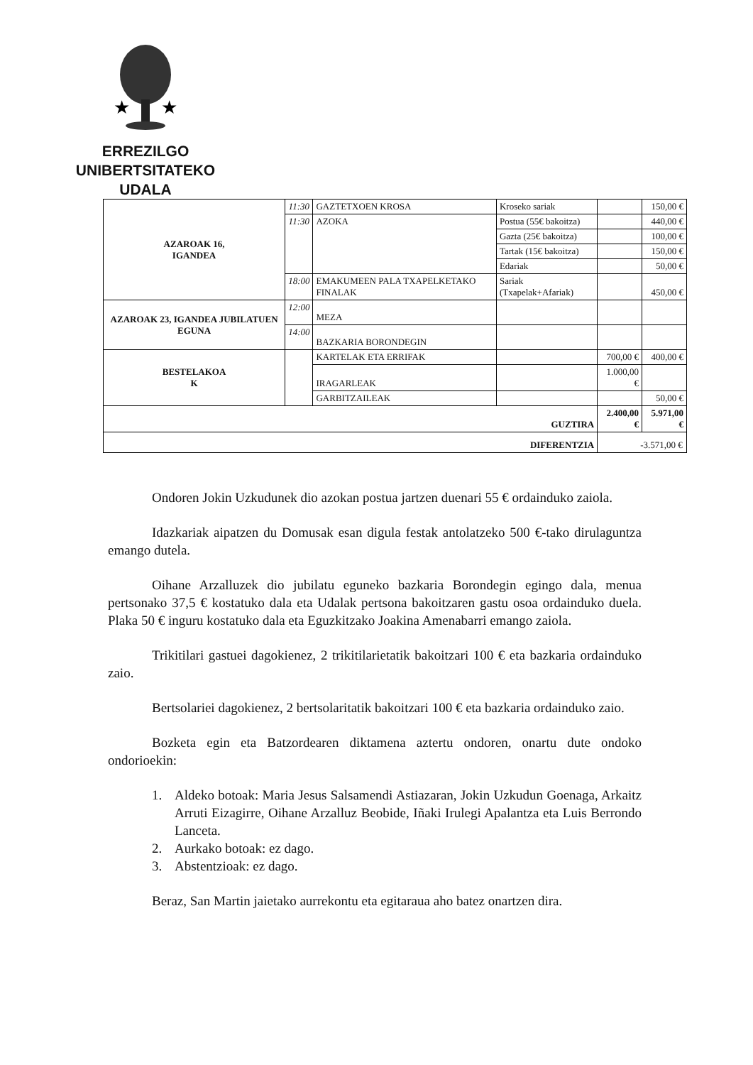★
★
ERREZILGO UNIBERTSITATEKO
UDALA
| AZAROAK 16, IGANDEA | 11:30 | GAZTETXOEN KROSA | Kroseko sariak | | 150,00 € |
| | 11:30 | AZOKA | Postua (55€ bakoitza) | | 440,00 € |
| | | | Gazta (25€ bakoitza) | | 100,00 € |
| | | | Tartak (15€ bakoitza) | | 150,00 € |
| | | | Edariak | | 50,00 € |
| | 18:00 | EMAKUMEEN PALA TXAPELKETAKO FINALAK | Sariak (Txapelak+Afariak) | | 450,00 € |
| AZAROAK 23, IGANDEA JUBILATUEN EGUNA | 12:00 | MEZA | | | |
| | 14:00 | BAZKARIA BORONDEGIN | | | |
| BESTELAKOA K | | KARTELAK ETA ERRIFAK | | 700,00 € | 400,00 € |
| | | IRAGARLEAK | | 1.000,00 € | |
| | | GARBITZAILEAK | | | 50,00 € |
| GUZTIRA | | | | 2.400,00 € | 5.971,00 € |
| DIFERENTZIA | | | | -3.571,00 € | |
Ondoren Jokin Uzkudunek dio azokan postua jartzen duenari 55 € ordainduko zaiola.
Idazkariak aipatzen du Domusak esan digula festak antolatzeko 500 €-tako dirulaguntza emango dutela.
Oihane Arzalluzek dio jubilatu eguneko bazkaria Borondegin egingo dala, menua pertsonako 37,5 € kostatuko dala eta Udalak pertsona bakoitzaren gastu osoa ordainduko duela. Plaka 50 € inguru kostatuko dala eta Eguzkitzako Joakina Amenabarri emango zaiola.
Trikitilari gastuei dagokienez, 2 trikitilarietatik bakoitzari 100 € eta bazkaria ordainduko zaio.
Bertsolariei dagokienez, 2 bertsolaritatik bakoitzari 100 € eta bazkaria ordainduko zaio.
Bozketa egin eta Batzordearen diktamena aztertu ondoren, onartu dute ondoko ondorioekin:
1. Aldeko botoak: Maria Jesus Salsamendi Astiazaran, Jokin Uzkudun Goenaga, Arkaitz Arruti Eizagirre, Oihane Arzalluz Beobide, Iñaki Irulegi Apalantza eta Luis Berrondo Lanceta.
2. Aurkako botoak: ez dago.
3. Abstentzioak: ez dago.
Beraz, San Martin jaietako aurrekontu eta egitaraua aho batez onartzen dira.